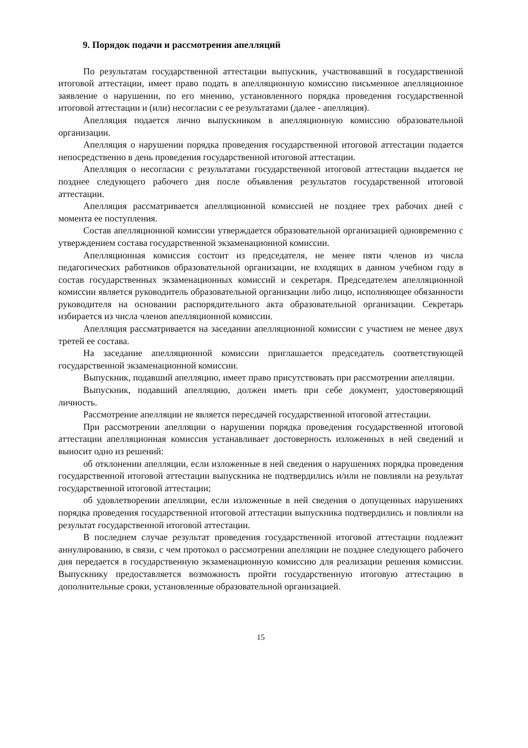9. Порядок подачи и рассмотрения апелляций
По результатам государственной аттестации выпускник, участвовавший в государственной итоговой аттестации, имеет право подать в апелляционную комиссию письменное апелляционное заявление о нарушении, по его мнению, установленного порядка проведения государственной итоговой аттестации и (или) несогласии с ее результатами (далее - апелляция).
Апелляция подается лично выпускником в апелляционную комиссию образовательной организации.
Апелляция о нарушении порядка проведения государственной итоговой аттестации подается непосредственно в день проведения государственной итоговой аттестации.
Апелляция о несогласии с результатами государственной итоговой аттестации выдается не позднее следующего рабочего дня после объявления результатов государственной итоговой аттестации.
Апелляция рассматривается апелляционной комиссией не позднее трех рабочих дней с момента ее поступления.
Состав апелляционной комиссии утверждается образовательной организацией одновременно с утверждением состава государственной экзаменационной комиссии.
Апелляционная комиссия состоит из председателя, не менее пяти членов из числа педагогических работников образовательной организации, не входящих в данном учебном году в состав государственных экзаменационных комиссий и секретаря. Председателем апелляционной комиссии является руководитель образовательной организации либо лицо, исполняющее обязанности руководителя на основании распорядительного акта образовательной организации. Секретарь избирается из числа членов апелляционной комиссии.
Апелляция рассматривается на заседании апелляционной комиссии с участием не менее двух третей ее состава.
На заседание апелляционной комиссии приглашается председатель соответствующей государственной экзаменационной комиссии.
Выпускник, подавший апелляцию, имеет право присутствовать при рассмотрении апелляции.
Выпускник, подавший апелляцию, должен иметь при себе документ, удостоверяющий личность.
Рассмотрение апелляции не является пересдачей государственной итоговой аттестации.
При рассмотрении апелляции о нарушении порядка проведения государственной итоговой аттестации апелляционная комиссия устанавливает достоверность изложенных в ней сведений и выносит одно из решений:
об отклонении апелляции, если изложенные в ней сведения о нарушениях порядка проведения государственной итоговой аттестации выпускника не подтвердились и/или не повлияли на результат государственной итоговой аттестации;
об удовлетворении апелляции, если изложенные в ней сведения о допущенных нарушениях порядка проведения государственной итоговой аттестации выпускника подтвердились и повлияли на результат государственной итоговой аттестации.
В последнем случае результат проведения государственной итоговой аттестации подлежит аннулированию, в связи, с чем протокол о рассмотрении апелляции не позднее следующего рабочего дня передается в государственную экзаменационную комиссию для реализации решения комиссии. Выпускнику предоставляется возможность пройти государственную итоговую аттестацию в дополнительные сроки, установленные образовательной организацией.
15